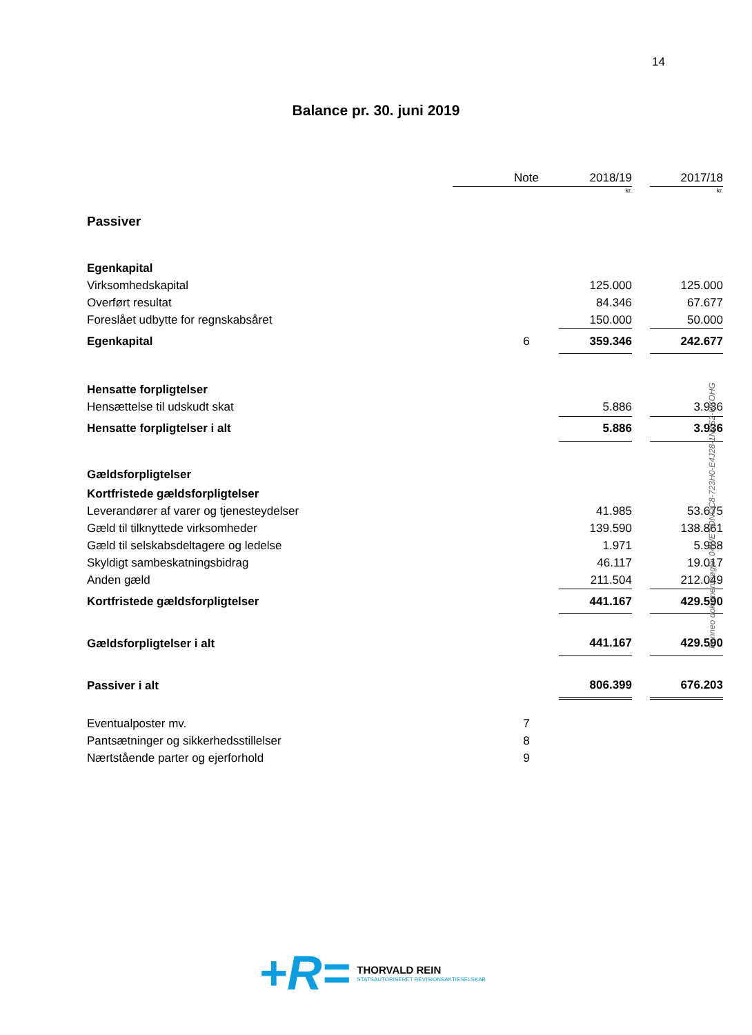14
Balance pr. 30. juni 2019
| | Note | 2018/19 | | 2017/18 |
| | | kr. | | kr. |
| Passiver | | | | |
| Egenkapital | | | | |
| Virksomhedskapital | | 125.000 | | 125.000 |
| Overført resultat | | 84.346 | | 67.677 |
| Foreslået udbytte for regnskabsåret | | 150.000 | | 50.000 |
| Egenkapital | 6 | 359.346 | | 242.677 |
| Hensatte forpligtelser | | | | |
| Hensættelse til udskudt skat | | 5.886 | | 3.936 |
| Hensatte forpligtelser i alt | | 5.886 | | 3.936 |
| Gældsforpligtelser | | | | |
| Kortfristede gældsforpligtelser | | | | |
| Leverandører af varer og tjenesteydelser | | 41.985 | | 53.675 |
| Gæld til tilknyttede virksomheder | | 139.590 | | 138.861 |
| Gæld til selskabsdeltagere og ledelse | | 1.971 | | 5.988 |
| Skyldigt sambeskatningsbidrag | | 46.117 | | 19.017 |
| Anden gæld | | 211.504 | | 212.049 |
| Kortfristede gældsforpligtelser | | 441.167 | | 429.590 |
| Gældsforpligtelser i alt | | 441.167 | | 429.590 |
| Passiver i alt | | 806.399 | | 676.203 |
| Eventualposter mv. | 7 | | | |
| Pantsætninger og sikkerhedsstillelser | 8 | | | |
| Nærtstående parter og ejerforhold | 9 | | | |
Penneo dokumentnøgle: 04WET-DNOC8-723H0-E4J28-1NZS2-UKOHG
+R=
THORVALD REIN
STATSAUTORISERET REVISIONSAKTIESELSKAB